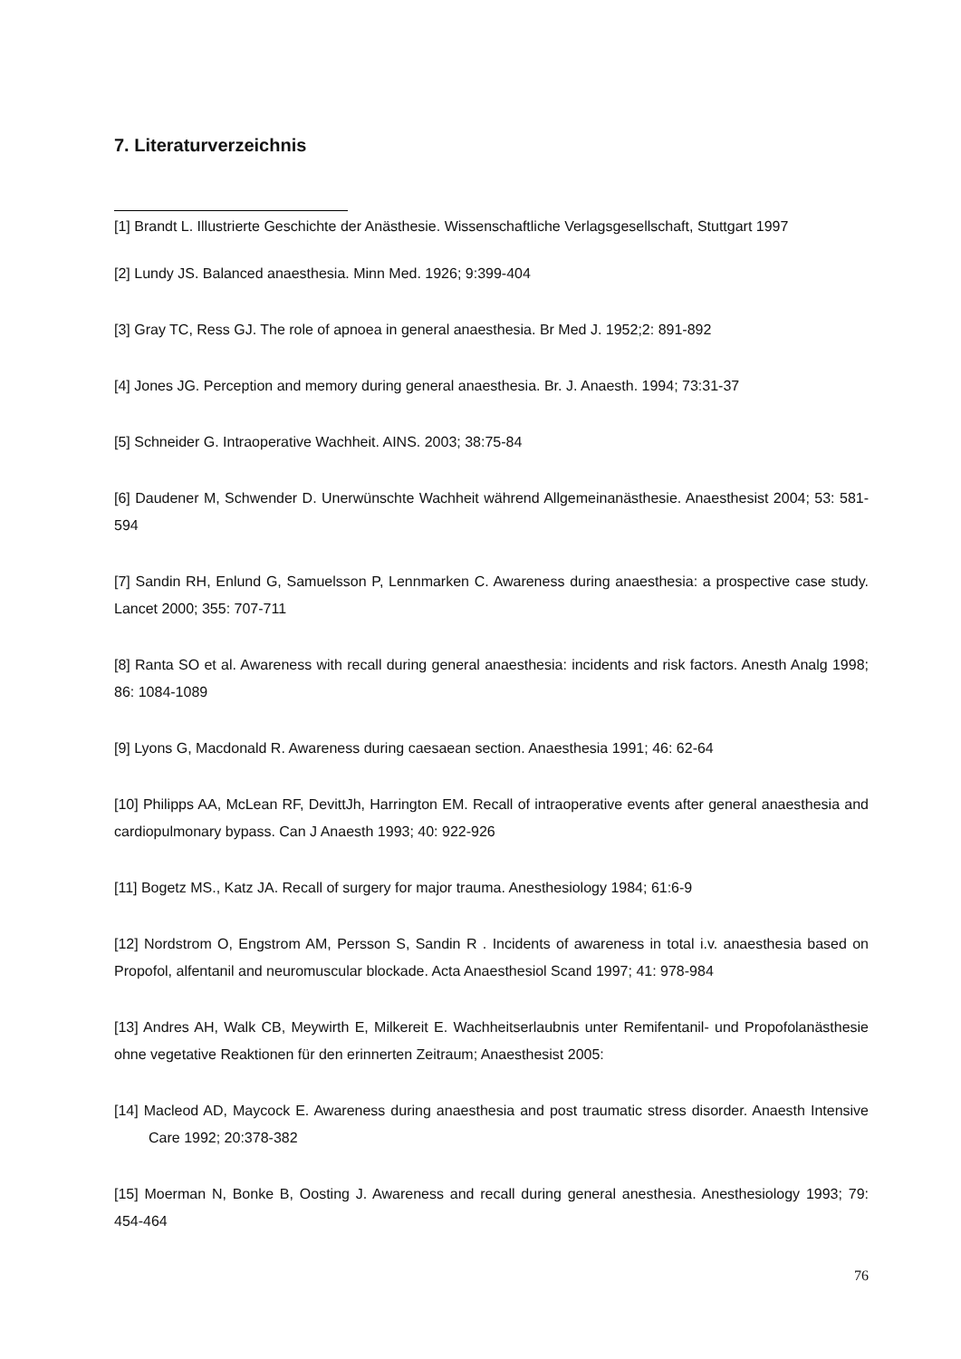7. Literaturverzeichnis
[1] Brandt L. Illustrierte Geschichte der Anästhesie. Wissenschaftliche Verlagsgesellschaft, Stuttgart 1997
[2] Lundy JS. Balanced anaesthesia. Minn Med. 1926; 9:399-404
[3] Gray TC, Ress GJ. The role of apnoea in general anaesthesia. Br Med J. 1952;2: 891-892
[4] Jones JG. Perception and memory during general anaesthesia. Br. J. Anaesth. 1994; 73:31-37
[5] Schneider G. Intraoperative Wachheit. AINS. 2003; 38:75-84
[6] Daudener M, Schwender D. Unerwünschte Wachheit während Allgemeinanästhesie. Anaesthesist 2004; 53: 581-594
[7] Sandin RH, Enlund G, Samuelsson P, Lennmarken C. Awareness during anaesthesia: a prospective case study. Lancet 2000; 355: 707-711
[8] Ranta SO et al. Awareness with recall during general anaesthesia: incidents and risk factors. Anesth Analg 1998; 86: 1084-1089
[9] Lyons G, Macdonald R. Awareness during caesaean section. Anaesthesia 1991; 46: 62-64
[10] Philipps AA, McLean RF, DevittJh, Harrington EM. Recall of intraoperative events after general anaesthesia and cardiopulmonary bypass. Can J Anaesth 1993; 40: 922-926
[11] Bogetz MS., Katz JA. Recall of surgery for major trauma. Anesthesiology 1984; 61:6-9
[12] Nordstrom O, Engstrom AM, Persson S, Sandin R . Incidents of awareness in total i.v. anaesthesia based on Propofol, alfentanil and neuromuscular blockade. Acta Anaesthesiol Scand 1997; 41: 978-984
[13] Andres AH, Walk CB, Meywirth E, Milkereit E. Wachheitserlaubnis unter Remifentanil- und Propofolanästhesie ohne vegetative Reaktionen für den erinnerten Zeitraum; Anaesthesist 2005:
[14] Macleod AD, Maycock E. Awareness during anaesthesia and post traumatic stress disorder. Anaesth Intensive Care 1992; 20:378-382
[15] Moerman N, Bonke B, Oosting J. Awareness and recall during general anesthesia. Anesthesiology 1993; 79: 454-464
76